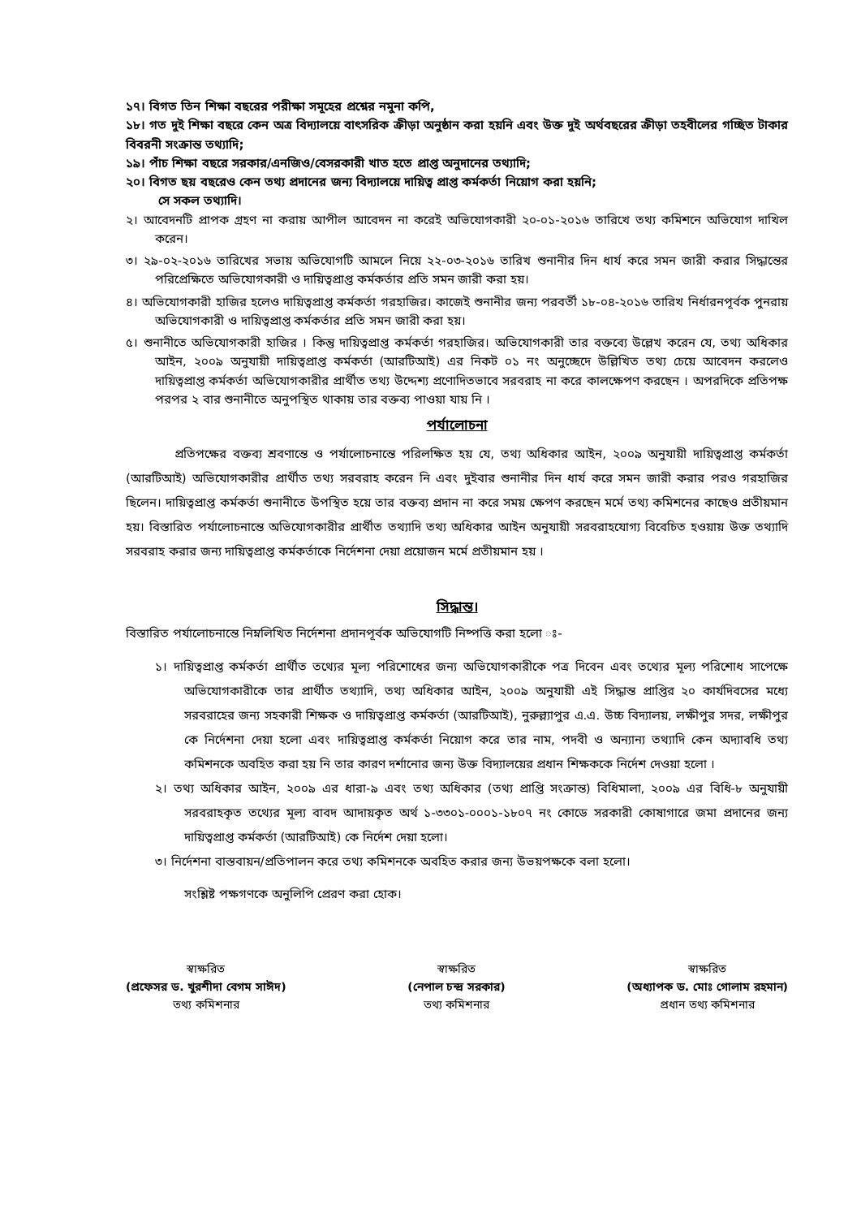১৭। বিগত তিন শিক্ষা বছরের পরীক্ষা সমূহের প্রশ্নের নমুনা কপি,
১৮। গত দুই শিক্ষা বছরে কেন অত্র বিদ্যালয়ে বাৎসরিক ক্রীড়া অনুষ্ঠান করা হয়নি এবং উক্ত দুই অর্থবছরের ক্রীড়া তহবীলের গচ্ছিত টাকার বিবরনী সংক্রান্ত তথ্যাদি;
১৯। পাঁচ শিক্ষা বছরে সরকার/এনজিও/বেসরকারী খাত হতে প্রাপ্ত অনুদানের তথ্যাদি;
২০। বিগত ছয় বছরেও কেন তথ্য প্রদানের জন্য বিদ্যালয়ে দায়িত্ব প্রাপ্ত কর্মকর্তা নিয়োগ করা হয়নি;
সে সকল তথ্যাদি।
২। আবেদনটি প্রাপক গ্রহণ না করায় আপীল আবেদন না করেই অভিযোগকারী ২০-০১-২০১৬ তারিখে তথ্য কমিশনে অভিযোগ দাখিল করেন।
৩। ২৯-০২-২০১৬ তারিখের সভায় অভিযোগটি আমলে নিয়ে ২২-০৩-২০১৬ তারিখ শুনানীর দিন ধার্য করে সমন জারী করার সিদ্ধান্তের পরিপ্রেক্ষিতে অভিযোগকারী ও দায়িত্বপ্রাপ্ত কর্মকর্তার প্রতি সমন জারী করা হয়।
৪। অভিযোগকারী হাজির হলেও দায়িত্বপ্রাপ্ত কর্মকর্তা গরহাজির। কাজেই শুনানীর জন্য পরবর্তী ১৮-০৪-২০১৬ তারিখ নির্ধারনপূর্বক পুনরায় অভিযোগকারী ও দায়িত্বপ্রাপ্ত কর্মকর্তার প্রতি সমন জারী করা হয়।
৫। শুনানীতে অভিযোগকারী হাজির । কিন্তু দায়িত্বপ্রাপ্ত কর্মকর্তা গরহাজির। অভিযোগকারী তার বক্তব্যে উল্লেখ করেন যে, তথ্য অধিকার আইন, ২০০৯ অনুযায়ী দায়িত্বপ্রাপ্ত কর্মকর্তা (আরটিআই) এর নিকট ০১ নং অনুচ্ছেদে উল্লিখিত তথ্য চেয়ে আবেদন করলেও দায়িত্বপ্রাপ্ত কর্মকর্তা অভিযোগকারীর প্রার্থীত তথ্য উদ্দেশ্য প্রণোদিতভাবে সরবরাহ না করে কালক্ষেপণ করছেন । অপরদিকে প্রতিপক্ষ পরপর ২ বার শুনানীতে অনুপস্থিত থাকায় তার বক্তব্য পাওয়া যায় নি ।
পর্যালোচনা
প্রতিপক্ষের বক্তব্য শ্রবণান্তে ও পর্যালোচনান্তে পরিলক্ষিত হয় যে, তথ্য অধিকার আইন, ২০০৯ অনুযায়ী দায়িত্বপ্রাপ্ত কর্মকর্তা (আরটিআই) অভিযোগকারীর প্রার্থীত তথ্য সরবরাহ করেন নি এবং দুইবার শুনানীর দিন ধার্য করে সমন জারী করার পরও গরহাজির ছিলেন। দায়িত্বপ্রাপ্ত কর্মকর্তা শুনানীতে উপস্থিত হয়ে তার বক্তব্য প্রদান না করে সময় ক্ষেপণ করছেন মর্মে তথ্য কমিশনের কাছেও প্রতীয়মান হয়। বিস্তারিত পর্যালোচনান্তে অভিযোগকারীর প্রার্থীত তথ্যাদি তথ্য অধিকার আইন অনুযায়ী সরবরাহযোগ্য বিবেচিত হওয়ায় উক্ত তথ্যাদি সরবরাহ করার জন্য দায়িত্বপ্রাপ্ত কর্মকর্তাকে নির্দেশনা দেয়া প্রয়োজন মর্মে প্রতীয়মান হয় ।
সিদ্ধান্ত।
বিস্তারিত পর্যালোচনান্তে নিম্নলিখিত নির্দেশনা প্রদানপূর্বক অভিযোগটি নিষ্পত্তি করা হলো ঃ-
১। দায়িত্বপ্রাপ্ত কর্মকর্তা প্রার্থীত তথ্যের মূল্য পরিশোধের জন্য অভিযোগকারীকে পত্র দিবেন এবং তথ্যের মূল্য পরিশোধ সাপেক্ষে অভিযোগকারীকে তার প্রার্থীত তথ্যাদি, তথ্য অধিকার আইন, ২০০৯ অনুযায়ী এই সিদ্ধান্ত প্রাপ্তির ২০ কার্যদিবসের মধ্যে সরবরাহের জন্য সহকারী শিক্ষক ও দায়িত্বপ্রাপ্ত কর্মকর্তা (আরটিআই), নুরুল্ল্যাপুর এ.এ. উচ্চ বিদ্যালয়, লক্ষীপুর সদর, লক্ষীপুর কে নির্দেশনা দেয়া হলো এবং দায়িত্বপ্রাপ্ত কর্মকর্তা নিয়োগ করে তার নাম, পদবী ও অন্যান্য তথ্যাদি কেন অদ্যাবধি তথ্য কমিশনকে অবহিত করা হয় নি তার কারণ দর্শানোর জন্য উক্ত বিদ্যালয়ের প্রধান শিক্ষককে নির্দেশ দেওয়া হলো ।
২। তথ্য অধিকার আইন, ২০০৯ এর ধারা-৯ এবং তথ্য অধিকার (তথ্য প্রাপ্তি সংক্রান্ত) বিধিমালা, ২০০৯ এর বিধি-৮ অনুযায়ী সরবরাহকৃত তথ্যের মূল্য বাবদ আদায়কৃত অর্থ ১-৩৩০১-০০০১-১৮০৭ নং কোডে সরকারী কোষাগারে জমা প্রদানের জন্য দায়িত্বপ্রাপ্ত কর্মকর্তা (আরটিআই) কে নির্দেশ দেয়া হলো।
৩। নির্দেশনা বাস্তবায়ন/প্রতিপালন করে তথ্য কমিশনকে অবহিত করার জন্য উভয়পক্ষকে বলা হলো।
সংশ্লিষ্ট পক্ষগণকে অনুলিপি প্রেরণ করা হোক।
স্বাক্ষরিত
(প্রফেসর ড. খুরশীদা বেগম সাঈদ)
তথ্য কমিশনার
স্বাক্ষরিত
(নেপাল চন্দ্র সরকার)
তথ্য কমিশনার
স্বাক্ষরিত
(অধ্যাপক ড. মোঃ গোলাম রহমান)
প্রধান তথ্য কমিশনার